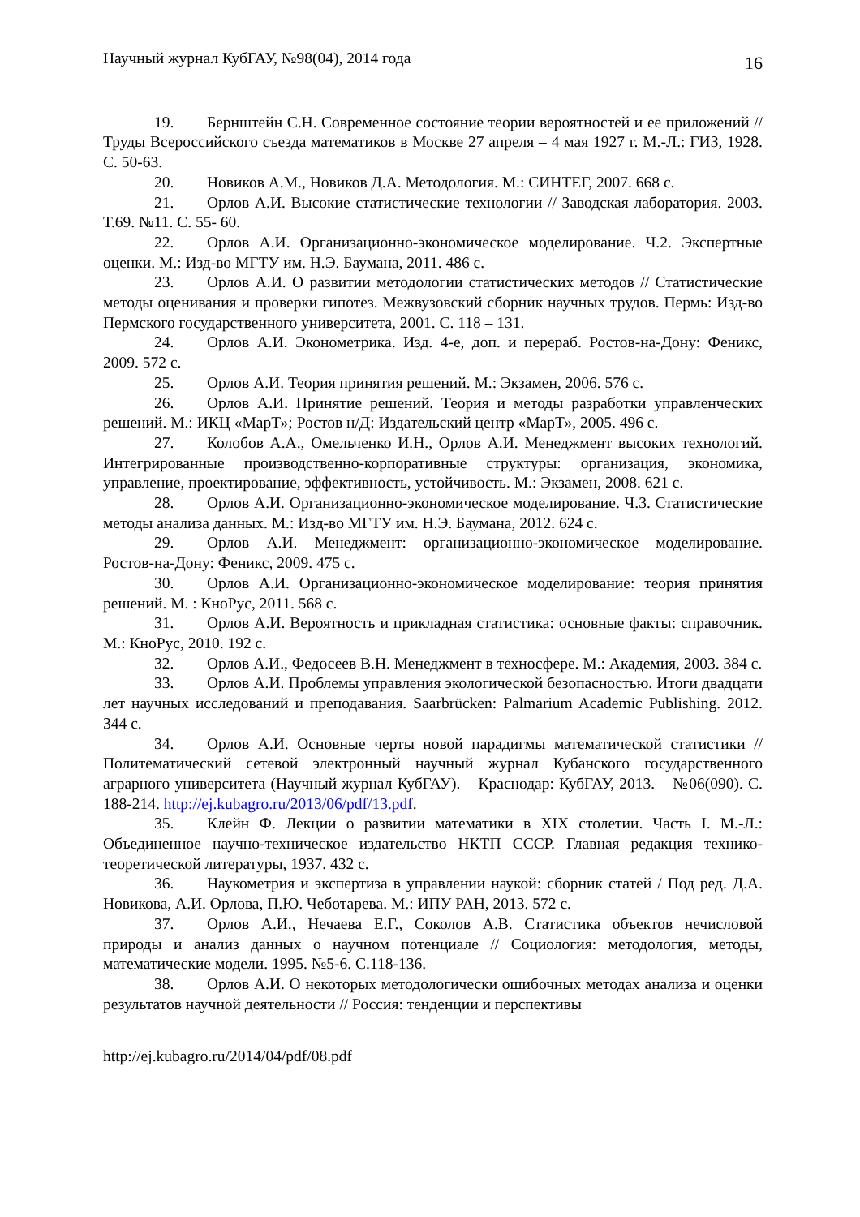Научный журнал КубГАУ, №98(04), 2014 года 16
19. Бернштейн С.Н. Современное состояние теории вероятностей и ее приложений // Труды Всероссийского съезда математиков в Москве 27 апреля – 4 мая 1927 г. М.-Л.: ГИЗ, 1928. С. 50-63.
20. Новиков А.М., Новиков Д.А. Методология. М.: СИНТЕГ, 2007. 668 с.
21. Орлов А.И. Высокие статистические технологии // Заводская лаборатория. 2003. Т.69. №11. С. 55- 60.
22. Орлов А.И. Организационно-экономическое моделирование. Ч.2. Экспертные оценки. М.: Изд-во МГТУ им. Н.Э. Баумана, 2011. 486 с.
23. Орлов А.И. О развитии методологии статистических методов // Статистические методы оценивания и проверки гипотез. Межвузовский сборник научных трудов. Пермь: Изд-во Пермского государственного университета, 2001. С. 118 – 131.
24. Орлов А.И. Эконометрика. Изд. 4-е, доп. и перераб. Ростов-на-Дону: Феникс, 2009. 572 с.
25. Орлов А.И. Теория принятия решений. М.: Экзамен, 2006. 576 с.
26. Орлов А.И. Принятие решений. Теория и методы разработки управленческих решений. М.: ИКЦ «МарТ»; Ростов н/Д: Издательский центр «МарТ», 2005. 496 с.
27. Колобов А.А., Омельченко И.Н., Орлов А.И. Менеджмент высоких технологий. Интегрированные производственно-корпоративные структуры: организация, экономика, управление, проектирование, эффективность, устойчивость. М.: Экзамен, 2008. 621 с.
28. Орлов А.И. Организационно-экономическое моделирование. Ч.3. Статистические методы анализа данных. М.: Изд-во МГТУ им. Н.Э. Баумана, 2012. 624 с.
29. Орлов А.И. Менеджмент: организационно-экономическое моделирование. Ростов-на-Дону: Феникс, 2009. 475 с.
30. Орлов А.И. Организационно-экономическое моделирование: теория принятия решений. М. : КноРус, 2011. 568 с.
31. Орлов А.И. Вероятность и прикладная статистика: основные факты: справочник. М.: КноРус, 2010. 192 с.
32. Орлов А.И., Федосеев В.Н. Менеджмент в техносфере. М.: Академия, 2003. 384 с.
33. Орлов А.И. Проблемы управления экологической безопасностью. Итоги двадцати лет научных исследований и преподавания. Saarbrücken: Palmarium Academic Publishing. 2012. 344 с.
34. Орлов А.И. Основные черты новой парадигмы математической статистики // Политематический сетевой электронный научный журнал Кубанского государственного аграрного университета (Научный журнал КубГАУ). – Краснодар: КубГАУ, 2013. – №06(090). С. 188-214. http://ej.kubagro.ru/2013/06/pdf/13.pdf.
35. Клейн Ф. Лекции о развитии математики в XIX столетии. Часть I. М.-Л.: Объединенное научно-техническое издательство НКТП СССР. Главная редакция технико-теоретической литературы, 1937. 432 с.
36. Наукометрия и экспертиза в управлении наукой: сборник статей / Под ред. Д.А. Новикова, А.И. Орлова, П.Ю. Чеботарева. М.: ИПУ РАН, 2013. 572 с.
37. Орлов А.И., Нечаева Е.Г., Соколов А.В. Статистика объектов нечисловой природы и анализ данных о научном потенциале // Социология: методология, методы, математические модели. 1995. №5-6. С.118-136.
38. Орлов А.И. О некоторых методологически ошибочных методах анализа и оценки результатов научной деятельности // Россия: тенденции и перспективы
http://ej.kubagro.ru/2014/04/pdf/08.pdf